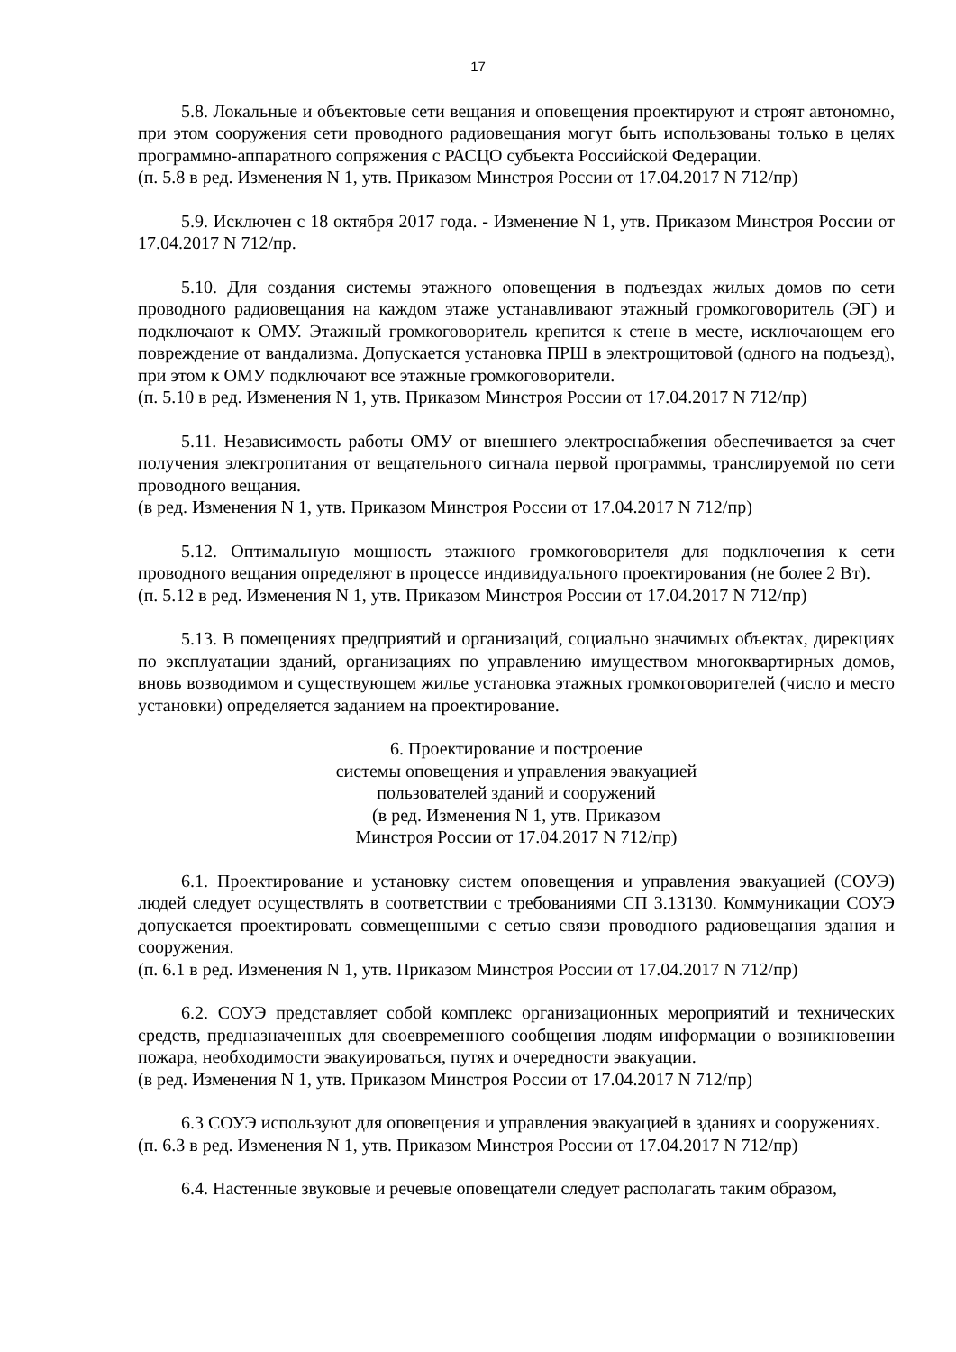17
5.8. Локальные и объектовые сети вещания и оповещения проектируют и строят автономно, при этом сооружения сети проводного радиовещания могут быть использованы только в целях программно-аппаратного сопряжения с РАСЦО субъекта Российской Федерации.
(п. 5.8 в ред. Изменения N 1, утв. Приказом Минстроя России от 17.04.2017 N 712/пр)
5.9. Исключен с 18 октября 2017 года. - Изменение N 1, утв. Приказом Минстроя России от 17.04.2017 N 712/пр.
5.10. Для создания системы этажного оповещения в подъездах жилых домов по сети проводного радиовещания на каждом этаже устанавливают этажный громкоговоритель (ЭГ) и подключают к ОМУ. Этажный громкоговоритель крепится к стене в месте, исключающем его повреждение от вандализма. Допускается установка ПРШ в электрощитовой (одного на подъезд), при этом к ОМУ подключают все этажные громкоговорители.
(п. 5.10 в ред. Изменения N 1, утв. Приказом Минстроя России от 17.04.2017 N 712/пр)
5.11. Независимость работы ОМУ от внешнего электроснабжения обеспечивается за счет получения электропитания от вещательного сигнала первой программы, транслируемой по сети проводного вещания.
(в ред. Изменения N 1, утв. Приказом Минстроя России от 17.04.2017 N 712/пр)
5.12. Оптимальную мощность этажного громкоговорителя для подключения к сети проводного вещания определяют в процессе индивидуального проектирования (не более 2 Вт).
(п. 5.12 в ред. Изменения N 1, утв. Приказом Минстроя России от 17.04.2017 N 712/пр)
5.13. В помещениях предприятий и организаций, социально значимых объектах, дирекциях по эксплуатации зданий, организациях по управлению имуществом многоквартирных домов, вновь возводимом и существующем жилье установка этажных громкоговорителей (число и место установки) определяется заданием на проектирование.
6. Проектирование и построение
системы оповещения и управления эвакуацией
пользователей зданий и сооружений
(в ред. Изменения N 1, утв. Приказом
Минстроя России от 17.04.2017 N 712/пр)
6.1. Проектирование и установку систем оповещения и управления эвакуацией (СОУЭ) людей следует осуществлять в соответствии с требованиями СП 3.13130. Коммуникации СОУЭ допускается проектировать совмещенными с сетью связи проводного радиовещания здания и сооружения.
(п. 6.1 в ред. Изменения N 1, утв. Приказом Минстроя России от 17.04.2017 N 712/пр)
6.2. СОУЭ представляет собой комплекс организационных мероприятий и технических средств, предназначенных для своевременного сообщения людям информации о возникновении пожара, необходимости эвакуироваться, путях и очередности эвакуации.
(в ред. Изменения N 1, утв. Приказом Минстроя России от 17.04.2017 N 712/пр)
6.3 СОУЭ используют для оповещения и управления эвакуацией в зданиях и сооружениях.
(п. 6.3 в ред. Изменения N 1, утв. Приказом Минстроя России от 17.04.2017 N 712/пр)
6.4. Настенные звуковые и речевые оповещатели следует располагать таким образом,